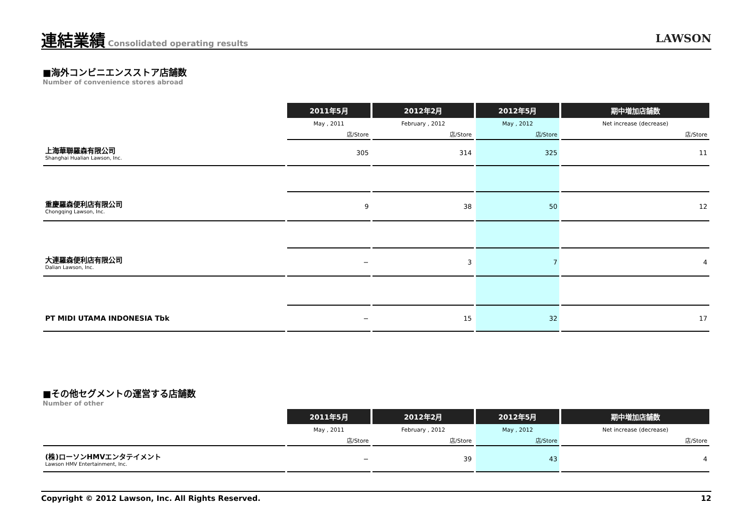連結業績 Consolidated operating results LAWSON
■海外コンビニエンスストア店舗数
Number of convenience stores abroad
| | 2011年5月 | 2012年2月 | 2012年5月 | 期中増加店舗数 |
| --- | --- | --- | --- | --- |
| | May , 2011 | February , 2012 | May , 2012 | Net increase (decrease) |
| | 店/Store | 店/Store | 店/Store | 店/Store |
| 上海華聯羅森有限公司 Shanghai Hualian Lawson, Inc. | 305 | 314 | 325 | 11 |
| 重慶羅森便利店有限公司 Chongqing Lawson, Inc. | 9 | 38 | 50 | 12 |
| 大連羅森便利店有限公司 Dalian Lawson, Inc. | − | 3 | 7 | 4 |
| PT MIDI UTAMA INDONESIA Tbk | − | 15 | 32 | 17 |
■その他セグメントの運営する店舗数
Number of other
| | 2011年5月 | 2012年2月 | 2012年5月 | 期中増加店舗数 |
| --- | --- | --- | --- | --- |
| | May , 2011 | February , 2012 | May , 2012 | Net increase (decrease) |
| | 店/Store | 店/Store | 店/Store | 店/Store |
| (株)ローソンHMVエンタテイメント Lawson HMV Entertainment, Inc. | − | 39 | 43 | 4 |
Copyright © 2012 Lawson, Inc. All Rights Reserved. 12